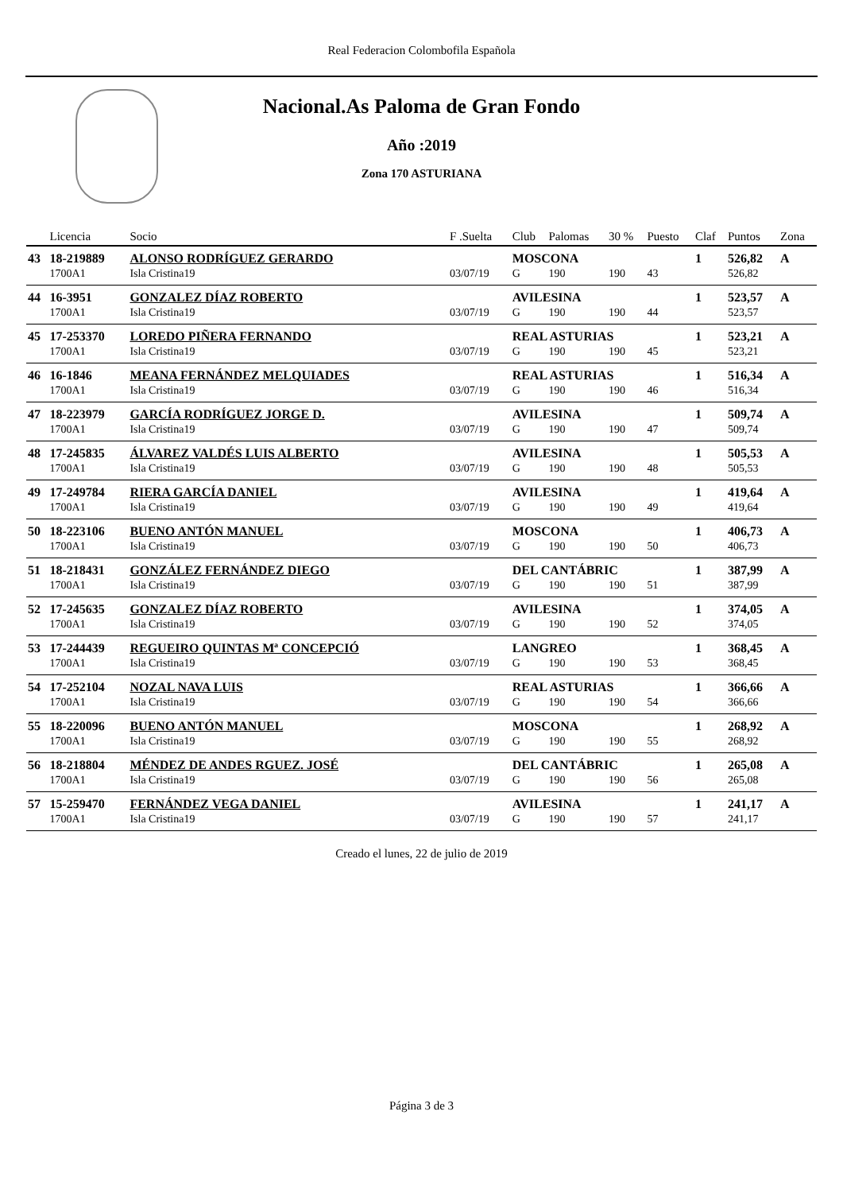Real Federacion Colombofila Española
Nacional.As Paloma de Gran Fondo
Año :2019
Zona 170 ASTURIANA
| | Licencia | Socio | F .Suelta | Club | Palomas | 30 % | Puesto | Claf | Puntos | Zona |
| --- | --- | --- | --- | --- | --- | --- | --- | --- | --- | --- |
| 43 | 18-219889 | ALONSO RODRÍGUEZ GERARDO | | MOSCONA | | | | 1 | 526,82 | A |
| | 1700A1 | Isla Cristina19 | 03/07/19 | G | 190 | 190 | 43 | | 526,82 | |
| 44 | 16-3951 | GONZALEZ DÍAZ ROBERTO | | AVILESINA | | | | 1 | 523,57 | A |
| | 1700A1 | Isla Cristina19 | 03/07/19 | G | 190 | 190 | 44 | | 523,57 | |
| 45 | 17-253370 | LOREDO PIÑERA FERNANDO | | REAL ASTURIAS | | | | 1 | 523,21 | A |
| | 1700A1 | Isla Cristina19 | 03/07/19 | G | 190 | 190 | 45 | | 523,21 | |
| 46 | 16-1846 | MEANA FERNÁNDEZ MELQUIADES | | REAL ASTURIAS | | | | 1 | 516,34 | A |
| | 1700A1 | Isla Cristina19 | 03/07/19 | G | 190 | 190 | 46 | | 516,34 | |
| 47 | 18-223979 | GARCÍA RODRÍGUEZ JORGE D. | | AVILESINA | | | | 1 | 509,74 | A |
| | 1700A1 | Isla Cristina19 | 03/07/19 | G | 190 | 190 | 47 | | 509,74 | |
| 48 | 17-245835 | ÁLVAREZ VALDÉS LUIS ALBERTO | | AVILESINA | | | | 1 | 505,53 | A |
| | 1700A1 | Isla Cristina19 | 03/07/19 | G | 190 | 190 | 48 | | 505,53 | |
| 49 | 17-249784 | RIERA GARCÍA DANIEL | | AVILESINA | | | | 1 | 419,64 | A |
| | 1700A1 | Isla Cristina19 | 03/07/19 | G | 190 | 190 | 49 | | 419,64 | |
| 50 | 18-223106 | BUENO ANTÓN MANUEL | | MOSCONA | | | | 1 | 406,73 | A |
| | 1700A1 | Isla Cristina19 | 03/07/19 | G | 190 | 190 | 50 | | 406,73 | |
| 51 | 18-218431 | GONZÁLEZ FERNÁNDEZ DIEGO | | DEL CANTÁBRIC | | | | 1 | 387,99 | A |
| | 1700A1 | Isla Cristina19 | 03/07/19 | G | 190 | 190 | 51 | | 387,99 | |
| 52 | 17-245635 | GONZALEZ DÍAZ ROBERTO | | AVILESINA | | | | 1 | 374,05 | A |
| | 1700A1 | Isla Cristina19 | 03/07/19 | G | 190 | 190 | 52 | | 374,05 | |
| 53 | 17-244439 | REGUEIRO QUINTAS Mª CONCEPCIÓ | | LANGREO | | | | 1 | 368,45 | A |
| | 1700A1 | Isla Cristina19 | 03/07/19 | G | 190 | 190 | 53 | | 368,45 | |
| 54 | 17-252104 | NOZAL NAVA LUIS | | REAL ASTURIAS | | | | 1 | 366,66 | A |
| | 1700A1 | Isla Cristina19 | 03/07/19 | G | 190 | 190 | 54 | | 366,66 | |
| 55 | 18-220096 | BUENO ANTÓN MANUEL | | MOSCONA | | | | 1 | 268,92 | A |
| | 1700A1 | Isla Cristina19 | 03/07/19 | G | 190 | 190 | 55 | | 268,92 | |
| 56 | 18-218804 | MÉNDEZ DE ANDES RGUEZ. JOSÉ | | DEL CANTÁBRIC | | | | 1 | 265,08 | A |
| | 1700A1 | Isla Cristina19 | 03/07/19 | G | 190 | 190 | 56 | | 265,08 | |
| 57 | 15-259470 | FERNÁNDEZ VEGA DANIEL | | AVILESINA | | | | 1 | 241,17 | A |
| | 1700A1 | Isla Cristina19 | 03/07/19 | G | 190 | 190 | 57 | | 241,17 | |
Creado el lunes, 22 de julio de 2019
Página 3 de 3